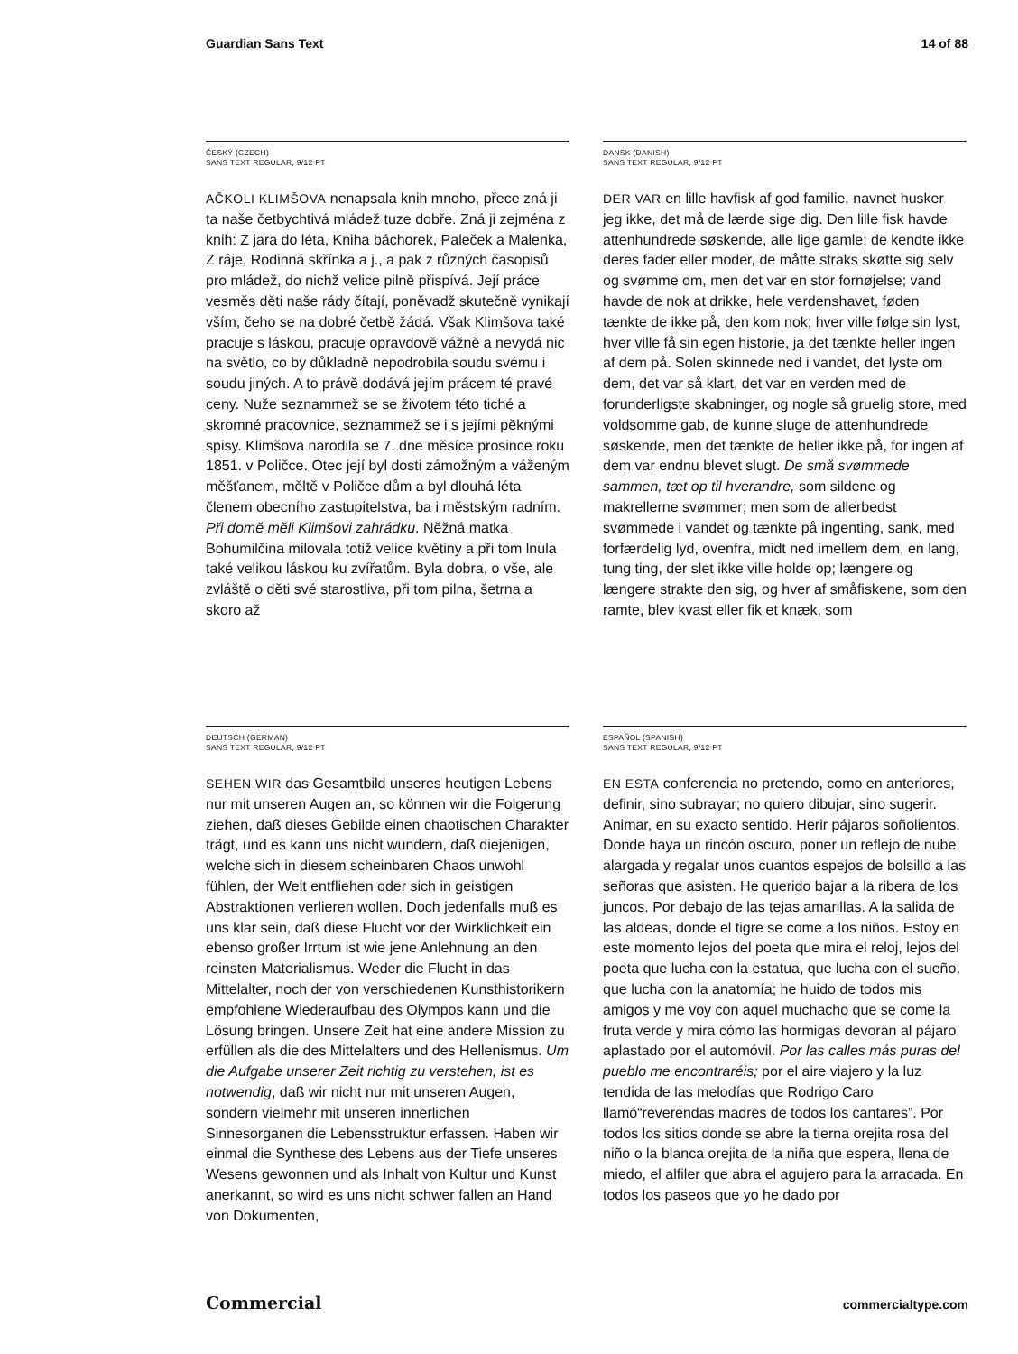Guardian Sans Text 14 of 88
ČESKÝ (CZECH)
SANS TEXT REGULAR, 9/12 PT
AČKOLI KLIMŠOVA nenapsala knih mnoho, přece zná ji ta naše četbychtivá mládež tuze dobře. Zná ji zejména z knih: Z jara do léta, Kniha báchorek, Paleček a Malenka, Z ráje, Rodinná skřínka a j., a pak z různých časopisů pro mládež, do nichž velice pilně přispívá. Její práce vesměs děti naše rády čítají, poněvadž skutečně vynikají vším, čeho se na dobré četbě žádá. Však Klimšova také pracuje s láskou, pracuje opravdově vážně a nevydá nic na světlo, co by důkladně nepodrobila soudu svému i soudu jiných. A to právě dodává jejím prácem té pravé ceny. Nuže seznammež se se životem této tiché a skromné pracovnice, seznammež se i s jejími pěknými spisy. Klimšova narodila se 7. dne měsíce prosince roku 1851. v Poličce. Otec její byl dosti zámožným a váženým měšťanem, měltě v Poličce dům a byl dlouhá léta členem obecního zastupitelstva, ba i městským radním. Při domě měli Klimšovi zahrádku. Něžná matka Bohumilčina milovala totiž velice květiny a při tom lnula také velikou láskou ku zvířatům. Byla dobra, o vše, ale zvláště o děti své starostliva, při tom pilna, šetrna a skoro až
DANSK (DANISH)
SANS TEXT REGULAR, 9/12 PT
DER VAR en lille havfisk af god familie, navnet husker jeg ikke, det må de lærde sige dig. Den lille fisk havde attenhundrede søskende, alle lige gamle; de kendte ikke deres fader eller moder, de måtte straks skøtte sig selv og svømme om, men det var en stor fornøjelse; vand havde de nok at drikke, hele verdenshavet, føden tænkte de ikke på, den kom nok; hver ville følge sin lyst, hver ville få sin egen historie, ja det tænkte heller ingen af dem på. Solen skinnede ned i vandet, det lyste om dem, det var så klart, det var en verden med de forunderligste skabninger, og nogle så gruelig store, med voldsomme gab, de kunne sluge de attenhundrede søskende, men det tænkte de heller ikke på, for ingen af dem var endnu blevet slugt. De små svømmede sammen, tæt op til hverandre, som sildene og makrellerne svømmer; men som de allerbedst svømmede i vandet og tænkte på ingenting, sank, med forfærdelig lyd, ovenfra, midt ned imellem dem, en lang, tung ting, der slet ikke ville holde op; længere og længere strakte den sig, og hver af småfiskene, som den ramte, blev kvast eller fik et knæk, som
DEUTSCH (GERMAN)
SANS TEXT REGULAR, 9/12 PT
SEHEN WIR das Gesamtbild unseres heutigen Lebens nur mit unseren Augen an, so können wir die Folgerung ziehen, daß dieses Gebilde einen chaotischen Charakter trägt, und es kann uns nicht wundern, daß diejenigen, welche sich in diesem scheinbaren Chaos unwohl fühlen, der Welt entfliehen oder sich in geistigen Abstraktionen verlieren wollen. Doch jedenfalls muß es uns klar sein, daß diese Flucht vor der Wirklichkeit ein ebenso großer Irrtum ist wie jene Anlehnung an den reinsten Materialismus. Weder die Flucht in das Mittelalter, noch der von verschiedenen Kunsthistorikern empfohlene Wiederaufbau des Olympos kann und die Lösung bringen. Unsere Zeit hat eine andere Mission zu erfüllen als die des Mittelalters und des Hellenismus. Um die Aufgabe unserer Zeit richtig zu verstehen, ist es notwendig, daß wir nicht nur mit unseren Augen, sondern vielmehr mit unseren innerlichen Sinnesorganen die Lebensstruktur erfassen. Haben wir einmal die Synthese des Lebens aus der Tiefe unseres Wesens gewonnen und als Inhalt von Kultur und Kunst anerkannt, so wird es uns nicht schwer fallen an Hand von Dokumenten,
ESPAÑOL (SPANISH)
SANS TEXT REGULAR, 9/12 PT
EN ESTA conferencia no pretendo, como en anteriores, definir, sino subrayar; no quiero dibujar, sino sugerir. Animar, en su exacto sentido. Herir pájaros soñolientos. Donde haya un rincón oscuro, poner un reflejo de nube alargada y regalar unos cuantos espejos de bolsillo a las señoras que asisten. He querido bajar a la ribera de los juncos. Por debajo de las tejas amarillas. A la salida de las aldeas, donde el tigre se come a los niños. Estoy en este momento lejos del poeta que mira el reloj, lejos del poeta que lucha con la estatua, que lucha con el sueño, que lucha con la anatomía; he huido de todos mis amigos y me voy con aquel muchacho que se come la fruta verde y mira cómo las hormigas devoran al pájaro aplastado por el automóvil. Por las calles más puras del pueblo me encontraréis; por el aire viajero y la luz tendida de las melodías que Rodrigo Caro llamó“reverendas madres de todos los cantares”. Por todos los sitios donde se abre la tierna orejita rosa del niño o la blanca orejita de la niña que espera, llena de miedo, el alfiler que abra el agujero para la arracada. En todos los paseos que yo he dado por
Commercial commercialtype.com